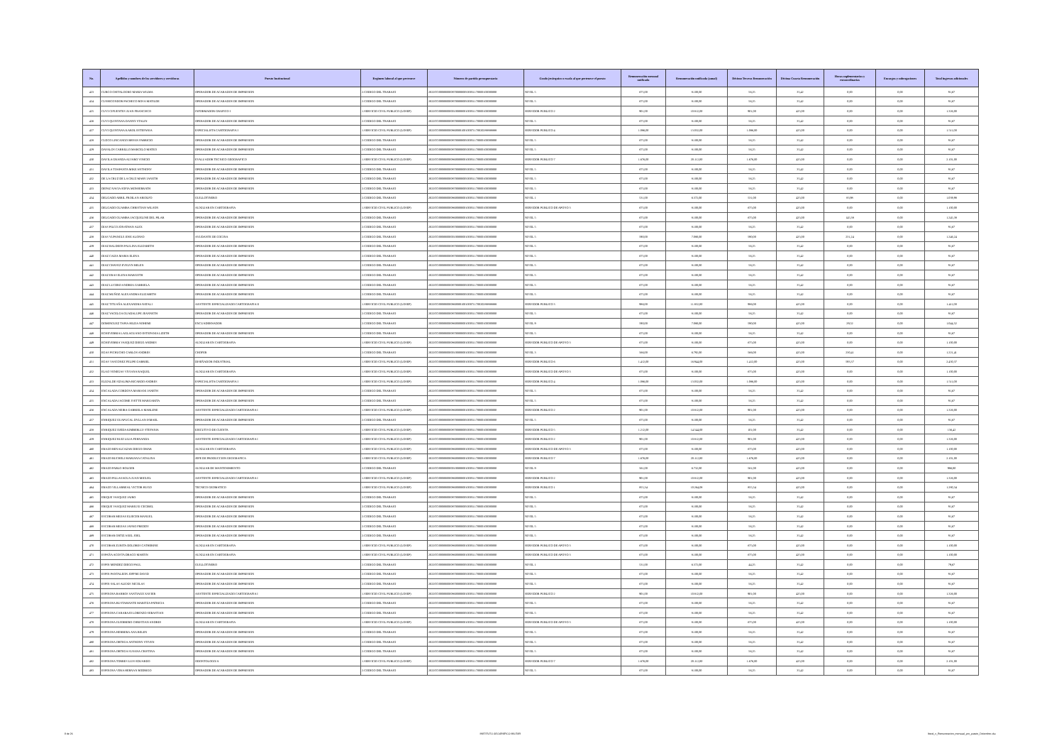| No. | Apellidos y nombres de los servidores y servidoras | Puesto Institucional | Regimen laboral al que pertenece | Número de partida presupuestaria | Grado jerárquico o escala al que pertenece el puesto | Remuneración mensual unificada | Remuneración unificada (anual) | Décimo Tercera Remuneración | Décima Cuarta Remuneración | Horas suplementarias y extraordinarias | Encargos y subrogaciones | Total ingresos adicionales |
| --- | --- | --- | --- | --- | --- | --- | --- | --- | --- | --- | --- | --- |
| 423 | CURCO CHITALOGRO MARIA WILMA | OPERADOR DE ACABADOS DE IMPRESION | 2.CODIGO DEL TRABAJO | 2022072000000000870000000500051170000100000000 | NIVEL 5 | 675,00 | 8.100,00 | 56,25 | 35,42 | 0,00 | 0,00 | 91,67 |
| 424 | CUSHICONDOR PACHECO ROSA MATILDE | OPERADOR DE ACABADOS DE IMPRESION | 2.CODIGO DEL TRABAJO | 2022072000000000870000000500051170000100000000 | NIVEL 5 | 675,00 | 8.100,00 | 56,25 | 35,42 | 0,00 | 0,00 | 91,67 |
| 425 | CUVI CIFUENTES JUAN FRANCISCO | INFORMADOR GRAFICO I | 1.SERVICIO CIVIL PUBLICO (LOSEP) | 2022072000000000010000000100051170000100000000 | SERVIDOR PUBLICO 2 | 901,00 | 10.812,00 | 901,00 | 425,00 | 0,00 | 0,00 | 1.326,00 |
| 426 | CUVI QUINTANA DANNY STALIN | OPERADOR DE ACABADOS DE IMPRESION | 2.CODIGO DEL TRABAJO | 2022072000000000870000000500051170000100000000 | NIVEL 5 | 675,00 | 8.100,00 | 56,25 | 35,42 | 0,00 | 0,00 | 91,67 |
| 427 | CUVI QUINTANA KAROL ESTEFANIA | ESPECIALISTA CARTOGRAFIA I | 1.SERVICIO CIVIL PUBLICO (LOSEP) | 2022072000000000860000100100071170020288888888 | SERVIDOR PUBLICO 4 | 1.086,00 | 13.032,00 | 1.086,00 | 425,00 | 0,00 | 0,00 | 1.511,00 |
| 428 | CUZCO LINCANGO BRYAN FABRICIO | OPERADOR DE ACABADOS DE IMPRESION | 2.CODIGO DEL TRABAJO | 2022072000000000870000000500051170000100000000 | NIVEL 5 | 675,00 | 8.100,00 | 56,25 | 35,42 | 0,00 | 0,00 | 91,67 |
| 429 | DAVALOS CARRILLO MARCELO MATEO | OPERADOR DE ACABADOS DE IMPRESION | 2.CODIGO DEL TRABAJO | 2022072000000000870000000500051170000100000000 | NIVEL 5 | 675,00 | 8.100,00 | 56,25 | 35,42 | 0,00 | 0,00 | 91,67 |
| 430 | DAVILA GRANDA ALVARO VINICIO | EVALUADOR TECNICO GEOGRAFICO | 1.SERVICIO CIVIL PUBLICO (LOSEP) | 2022072000000000860000000100051170000100000000 | SERVIDOR PUBLICO 7 | 1.676,00 | 20.112,00 | 1.676,00 | 425,00 | 0,00 | 0,00 | 2.101,00 |
| 431 | DAVILA TOAPANTA MIKE ANTHONY | OPERADOR DE ACABADOS DE IMPRESION | 2.CODIGO DEL TRABAJO | 2022072000000000870000000500051170000100000000 | NIVEL 5 | 675,00 | 8.100,00 | 56,25 | 35,42 | 0,00 | 0,00 | 91,67 |
| 432 | DE LA CRUZ DE LA CRUZ MARY JANETH | OPERADOR DE ACABADOS DE IMPRESION | 2.CODIGO DEL TRABAJO | 2022072000000000870000000500051170000100000000 | NIVEL 5 | 675,00 | 8.100,00 | 56,25 | 35,42 | 0,00 | 0,00 | 91,67 |
| 433 | DEFAZ NAVIA SOFIA MONSERRATH | OPERADOR DE ACABADOS DE IMPRESION | 2.CODIGO DEL TRABAJO | 2022072000000000870000000500051170000100000000 | NIVEL 5 | 675,00 | 8.100,00 | 56,25 | 35,42 | 0,00 | 0,00 | 91,67 |
| 434 | DELGADO ABRIL FROILAN ARIOLFO | GUILLOTINERO | 2.CODIGO DEL TRABAJO | 2022072000000000860000000100051170000100000000 | NIVEL 1 | 531,00 | 6.372,00 | 531,00 | 425,00 | 83,98 | 0,00 | 1.039,98 |
| 435 | DELGADO GUAMBA CHRISTIAN WILSON | AUXILIAR EN CARTOGRAFIA | 1.SERVICIO CIVIL PUBLICO (LOSEP) | 2022072000000000860000000100051170000100000000 | SERVIDOR PUBLICO DE APOYO 3 | 675,00 | 8.100,00 | 675,00 | 425,00 | 0,00 | 0,00 | 1.100,00 |
| 436 | DELGADO GUAMBA JACQUELINE DEL PILAR | OPERADOR DE ACABADOS DE IMPRESION | 2.CODIGO DEL TRABAJO | 2022072000000000860000000100051170000100000000 | NIVEL 5 | 675,00 | 8.100,00 | 675,00 | 425,00 | 145,38 | 0,00 | 1.245,38 |
| 437 | DIAS PILCO JONATHAN ALEX | OPERADOR DE ACABADOS DE IMPRESION | 2.CODIGO DEL TRABAJO | 2022072000000000870000000500051170000100000000 | NIVEL 5 | 675,00 | 8.100,00 | 56,25 | 35,42 | 0,00 | 0,00 | 91,67 |
| 438 | DIAS YUPANGUI JOSE ALONSO | AYUDANTE DE COCINA | 2.CODIGO DEL TRABAJO | 2022072000000000010000000100051170000100000000 | NIVEL 5 | 590,00 | 7.080,00 | 590,00 | 425,00 | 231,24 | 0,00 | 1.246,24 |
| 439 | DIAZ BALDEON PAULINA ELIZABETH | OPERADOR DE ACABADOS DE IMPRESION | 2.CODIGO DEL TRABAJO | 2022072000000000870000000500051170000100000000 | NIVEL 5 | 675,00 | 8.100,00 | 56,25 | 35,42 | 0,00 | 0,00 | 91,67 |
| 440 | DIAZ CAIZA MARIA ELENA | OPERADOR DE ACABADOS DE IMPRESION | 2.CODIGO DEL TRABAJO | 2022072000000000870000000500051170000100000000 | NIVEL 5 | 675,00 | 8.100,00 | 56,25 | 35,42 | 0,00 | 0,00 | 91,67 |
| 441 | DIAZ CHAVEZ EVELYN BELEN | OPERADOR DE ACABADOS DE IMPRESION | 2.CODIGO DEL TRABAJO | 2022072000000000870000000500051170000100000000 | NIVEL 5 | 675,00 | 8.100,00 | 56,25 | 35,42 | 0,00 | 0,00 | 91,67 |
| 442 | DIAZ ERAS ELENA MARGOTH | OPERADOR DE ACABADOS DE IMPRESION | 2.CODIGO DEL TRABAJO | 2022072000000000870000000500051170000100000000 | NIVEL 5 | 675,00 | 8.100,00 | 56,25 | 35,42 | 0,00 | 0,00 | 91,67 |
| 443 | DIAZ LUCERO ANDREA GABRIELA | OPERADOR DE ACABADOS DE IMPRESION | 2.CODIGO DEL TRABAJO | 2022072000000000870000000500051170000100000000 | NIVEL 5 | 675,00 | 8.100,00 | 56,25 | 35,42 | 0,00 | 0,00 | 91,67 |
| 444 | DIAZ MUÑOZ ALEXANDRA ELIZABETH | OPERADOR DE ACABADOS DE IMPRESION | 2.CODIGO DEL TRABAJO | 2022072000000000870000000500051170000100000000 | NIVEL 5 | 675,00 | 8.100,00 | 56,25 | 35,42 | 0,00 | 0,00 | 91,67 |
| 445 | DIAZ TITUAÑA ALEXANDRA NATALI | ASISTENTE ESPECIALIZADO CARTOGRAFIA II | 1.SERVICIO CIVIL PUBLICO (LOSEP) | 2022072000000000860000100100071170020288888888 | SERVIDOR PUBLICO 3 | 986,00 | 11.832,00 | 986,00 | 425,00 | 0,00 | 0,00 | 1.411,00 |
| 446 | DIAZ YACELGA GUADALUPE JEANNETH | OPERADOR DE ACABADOS DE IMPRESION | 2.CODIGO DEL TRABAJO | 2022072000000000870000000500051170000100000000 | NIVEL 5 | 675,00 | 8.100,00 | 56,25 | 35,42 | 0,00 | 0,00 | 91,67 |
| 447 | DOMINGUEZ TAPIA HILDA NOHEMI | ENCUADERNADOR | 2.CODIGO DEL TRABAJO | 2022072000000000860000000100051170000100000000 | NIVEL 9 | 590,00 | 7.080,00 | 590,00 | 425,00 | 29,52 | 0,00 | 1.044,52 |
| 448 | ECHEVERRIA LAGLAGUANO ESTEFANIA LIZETH | OPERADOR DE ACABADOS DE IMPRESION | 2.CODIGO DEL TRABAJO | 2022072000000000870000000500051170000100000000 | NIVEL 5 | 675,00 | 8.100,00 | 56,25 | 35,42 | 0,00 | 0,00 | 91,67 |
| 449 | ECHEVERRIA VASQUEZ DIEGO ANDRES | AUXILIAR EN CARTOGRAFIA | 1.SERVICIO CIVIL PUBLICO (LOSEP) | 2022072000000000860000000100051170000100000000 | SERVIDOR PUBLICO DE APOYO 3 | 675,00 | 8.100,00 | 675,00 | 425,00 | 0,00 | 0,00 | 1.100,00 |
| 450 | EGAS PICHUCHO CARLOS ANDRES | CHOFER | 2.CODIGO DEL TRABAJO | 2022072000000000010000000100051170000100000000 | NIVEL 3 | 566,00 | 6.792,00 | 566,00 | 425,00 | 230,41 | 0,00 | 1.221,41 |
| 451 | EGAS VASCONEZ FELIPE GABRIEL | DISEÑADOR INDUSTRIAL | 1.SERVICIO CIVIL PUBLICO (LOSEP) | 2022072000000000010000000100051170000100000000 | SERVIDOR PUBLICO 6 | 1.412,00 | 16.944,00 | 1.412,00 | 425,00 | 593,37 | 0,00 | 2.430,37 |
| 452 | ELAO VENEGAS VIVIANA RAQUEL | AUXILIAR EN CARTOGRAFIA | 1.SERVICIO CIVIL PUBLICO (LOSEP) | 2022072000000000860000000100051170000100000000 | SERVIDOR PUBLICO DE APOYO 3 | 675,00 | 8.100,00 | 675,00 | 425,00 | 0,00 | 0,00 | 1.100,00 |
| 453 | ELIZALDE SIZALIMA RICARDO ANDRES | ESPECIALISTA CARTOGRAFIA I | 1.SERVICIO CIVIL PUBLICO (LOSEP) | 2022072000000000860000000100051170000100000000 | SERVIDOR PUBLICO 4 | 1.086,00 | 13.032,00 | 1.086,00 | 425,00 | 0,00 | 0,00 | 1.511,00 |
| 454 | ENCALADA CORDOVA MARIANI JANETH | OPERADOR DE ACABADOS DE IMPRESION | 2.CODIGO DEL TRABAJO | 2022072000000000870000000500051170000100000000 | NIVEL 5 | 675,00 | 8.100,00 | 56,25 | 35,42 | 0,00 | 0,00 | 91,67 |
| 455 | ENCALADA JACOME IVETTE MARGARITA | OPERADOR DE ACABADOS DE IMPRESION | 2.CODIGO DEL TRABAJO | 2022072000000000870000000500051170000100000000 | NIVEL 5 | 675,00 | 8.100,00 | 56,25 | 35,42 | 0,00 | 0,00 | 91,67 |
| 456 | ENCALADA NEIRA GABRIELA MARLENE | ASISTENTE ESPECIALIZADO CARTOGRAFIA I | 1.SERVICIO CIVIL PUBLICO (LOSEP) | 2022072000000000860000000100051170000100000000 | SERVIDOR PUBLICO 2 | 901,00 | 10.812,00 | 901,00 | 425,00 | 0,00 | 0,00 | 1.326,00 |
| 457 | ENRIQUEZ GUAPUCAL DYLLAN ISMAEL | OPERADOR DE ACABADOS DE IMPRESION | 2.CODIGO DEL TRABAJO | 2022072000000000870000000500051170000100000000 | NIVEL 5 | 675,00 | 8.100,00 | 56,25 | 35,42 | 0,00 | 0,00 | 91,67 |
| 458 | ENRIQUEZ OJEDA KIMBERLLY STEFANIA | EJECUTIVO DE CUENTA | 1.SERVICIO CIVIL PUBLICO (LOSEP) | 2022072000000000870000000500051170000100000000 | SERVIDOR PUBLICO 5 | 1.212,00 | 14.544,00 | 101,00 | 35,42 | 0,00 | 0,00 | 136,42 |
| 459 | ENRIQUEZ RUIZ LILIA FERNANDA | ASISTENTE ESPECIALIZADO CARTOGRAFIA I | 1.SERVICIO CIVIL PUBLICO (LOSEP) | 2022072000000000860000000100051170000100000000 | SERVIDOR PUBLICO 2 | 901,00 | 10.812,00 | 901,00 | 425,00 | 0,00 | 0,00 | 1.326,00 |
| 460 | ERAZO BENALCAZAR DIEGO OMAR | AUXILIAR EN CARTOGRAFIA | 1.SERVICIO CIVIL PUBLICO (LOSEP) | 2022072000000000860000000100051170000100000000 | SERVIDOR PUBLICO DE APOYO 3 | 675,00 | 8.100,00 | 675,00 | 425,00 | 0,00 | 0,00 | 1.100,00 |
| 461 | ERAZO BUCHELI MARIANA CATALINA | JEFE DE PRODUCCION GEOGRAFICA | 1.SERVICIO CIVIL PUBLICO (LOSEP) | 2022072000000000860000000100051170000100000000 | SERVIDOR PUBLICO 7 | 1.676,00 | 20.112,00 | 1.676,00 | 425,00 | 0,00 | 0,00 | 2.101,00 |
| 462 | ERAZO PABLO HOLGER | AUXILIAR DE MANTENIMIENTO | 2.CODIGO DEL TRABAJO | 2022072000000000010000000100051170000100000000 | NIVEL 9 | 561,00 | 6.732,00 | 561,00 | 425,00 | 0,00 | 0,00 | 986,00 |
| 463 | ERAZO PILLASAGUA JUAN MIGUEL | ASISTENTE ESPECIALIZADO CARTOGRAFIA I | 1.SERVICIO CIVIL PUBLICO (LOSEP) | 2022072000000000860000000100051170000100000000 | SERVIDOR PUBLICO 2 | 901,00 | 10.812,00 | 901,00 | 425,00 | 0,00 | 0,00 | 1.326,00 |
| 464 | ERAZO VILLARREAL VICTOR HUGO | TECNICO GEOMATICO | 1.SERVICIO CIVIL PUBLICO (LOSEP) | 2022072000000000860000000100051170000100000000 | SERVIDOR PUBLICO 1 | 855,34 | 10.264,08 | 855,34 | 425,00 | 0,00 | 0,00 | 1.280,34 |
| 465 | ERIQUE VASQUEZ JAIRO | OPERADOR DE ACABADOS DE IMPRESION | 2.CODIGO DEL TRABAJO | 2022072000000000870000000500051170000100000000 | NIVEL 5 | 675,00 | 8.100,00 | 56,25 | 35,42 | 0,00 | 0,00 | 91,67 |
| 466 | ERIQUE VASQUEZ MARIUXI CECIBEL | OPERADOR DE ACABADOS DE IMPRESION | 2.CODIGO DEL TRABAJO | 2022072000000000870000000500051170000100000000 | NIVEL 5 | 675,00 | 8.100,00 | 56,25 | 35,42 | 0,00 | 0,00 | 91,67 |
| 467 | ESCOBAR MEJIAS ELIECER MANUEL | OPERADOR DE ACABADOS DE IMPRESION | 2.CODIGO DEL TRABAJO | 2022072000000000870000000500051170000100000000 | NIVEL 5 | 675,00 | 8.100,00 | 56,25 | 35,42 | 0,00 | 0,00 | 91,67 |
| 468 | ESCOBAR MEJIAS JAYRO FREDDY | OPERADOR DE ACABADOS DE IMPRESION | 2.CODIGO DEL TRABAJO | 2022072000000000870000000500051170000100000000 | NIVEL 5 | 675,00 | 8.100,00 | 56,25 | 35,42 | 0,00 | 0,00 | 91,67 |
| 469 | ESCOBAR ORTIZ AXEL JOEL | OPERADOR DE ACABADOS DE IMPRESION | 2.CODIGO DEL TRABAJO | 2022072000000000870000000500051170000100000000 | NIVEL 5 | 675,00 | 8.100,00 | 56,25 | 35,42 | 0,00 | 0,00 | 91,67 |
| 470 | ESCOBAR ZURITA DOLORES CATHERINE | AUXILIAR EN CARTOGRAFIA | 1.SERVICIO CIVIL PUBLICO (LOSEP) | 2022072000000000860000000100051170000100000000 | SERVIDOR PUBLICO DE APOYO 3 | 675,00 | 8.100,00 | 675,00 | 425,00 | 0,00 | 0,00 | 1.100,00 |
| 471 | ESPAÑA ACOSTA DRACO MARTIN | AUXILIAR EN CARTOGRAFIA | 1.SERVICIO CIVIL PUBLICO (LOSEP) | 2022072000000000860000000100051170000100000000 | SERVIDOR PUBLICO DE APOYO 3 | 675,00 | 8.100,00 | 675,00 | 425,00 | 0,00 | 0,00 | 1.100,00 |
| 472 | ESPIN MENDEZ DIEGO PAUL | GUILLOTINERO | 2.CODIGO DEL TRABAJO | 2022072000000000870000000500051170000100000000 | NIVEL 1 | 531,00 | 6.372,00 | 44,25 | 35,42 | 0,00 | 0,00 | 79,67 |
| 473 | ESPIN PANTALEON JOFFRE DAVID | OPERADOR DE ACABADOS DE IMPRESION | 2.CODIGO DEL TRABAJO | 2022072000000000870000000500051170000100000000 | NIVEL 5 | 675,00 | 8.100,00 | 56,25 | 35,42 | 0,00 | 0,00 | 91,67 |
| 474 | ESPIN SALAS ALEXIS NICOLAS | OPERADOR DE ACABADOS DE IMPRESION | 2.CODIGO DEL TRABAJO | 2022072000000000870000000500051170000100000000 | NIVEL 5 | 675,00 | 8.100,00 | 56,25 | 35,42 | 0,00 | 0,00 | 91,67 |
| 475 | ESPINOSA BARROS SANTIAGO XAVIER | ASISTENTE ESPECIALIZADO CARTOGRAFIA I | 1.SERVICIO CIVIL PUBLICO (LOSEP) | 2022072000000000860000000100051170000100000000 | SERVIDOR PUBLICO 2 | 901,00 | 10.812,00 | 901,00 | 425,00 | 0,00 | 0,00 | 1.326,00 |
| 476 | ESPINOSA BUSTAMANTE MARITZA PATRICIA | OPERADOR DE ACABADOS DE IMPRESION | 2.CODIGO DEL TRABAJO | 2022072000000000870000000500051170000100000000 | NIVEL 5 | 675,00 | 8.100,00 | 56,25 | 35,42 | 0,00 | 0,00 | 91,67 |
| 477 | ESPINOSA CARABAJO LORENZO SEBASTIAN | OPERADOR DE ACABADOS DE IMPRESION | 2.CODIGO DEL TRABAJO | 2022072000000000870000000500051170000100000000 | NIVEL 5 | 675,00 | 8.100,00 | 56,25 | 35,42 | 0,00 | 0,00 | 91,67 |
| 478 | ESPINOSA GUERRERO CHRISTIAN ANDRES | AUXILIAR EN CARTOGRAFIA | 1.SERVICIO CIVIL PUBLICO (LOSEP) | 2022072000000000860000000100051170000100000000 | SERVIDOR PUBLICO DE APOYO 3 | 675,00 | 8.100,00 | 675,00 | 425,00 | 0,00 | 0,00 | 1.100,00 |
| 479 | ESPINOSA HERRERA ANA BELEN | OPERADOR DE ACABADOS DE IMPRESION | 2.CODIGO DEL TRABAJO | 2022072000000000870000000500051170000100000000 | NIVEL 5 | 675,00 | 8.100,00 | 56,25 | 35,42 | 0,00 | 0,00 | 91,67 |
| 480 | ESPINOSA ORTEGA ANTHONY STIVEN | OPERADOR DE ACABADOS DE IMPRESION | 2.CODIGO DEL TRABAJO | 2022072000000000870000000500051170000100000000 | NIVEL 5 | 675,00 | 8.100,00 | 56,25 | 35,42 | 0,00 | 0,00 | 91,67 |
| 481 | ESPINOSA ORTEGA SUSANA CRISTINA | OPERADOR DE ACABADOS DE IMPRESION | 2.CODIGO DEL TRABAJO | 2022072000000000870000000500051170000100000000 | NIVEL 5 | 675,00 | 8.100,00 | 56,25 | 35,42 | 0,00 | 0,00 | 91,67 |
| 482 | ESPINOSA TORRES LUIS EDUARDO | ODONTOLOGO/A | 1.SERVICIO CIVIL PUBLICO (LOSEP) | 2022072000000000010000000100051170000100000000 | SERVIDOR PUBLICO 7 | 1.676,00 | 20.112,00 | 1.676,00 | 425,00 | 0,00 | 0,00 | 2.101,00 |
| 483 | ESPINOSA VERA HERNAN RODRIGO | OPERADOR DE ACABADOS DE IMPRESION | 2.CODIGO DEL TRABAJO | 2022072000000000870000000500051170000100000000 | NIVEL 5 | 675,00 | 8.100,00 | 56,25 | 35,42 | 0,00 | 0,00 | 91,67 |
8 de 26 INSTITUTO GEOGRÁFICO MILITAR literal_c_Remuneracion_mensual_por_puesto_Diciembre.xlsx